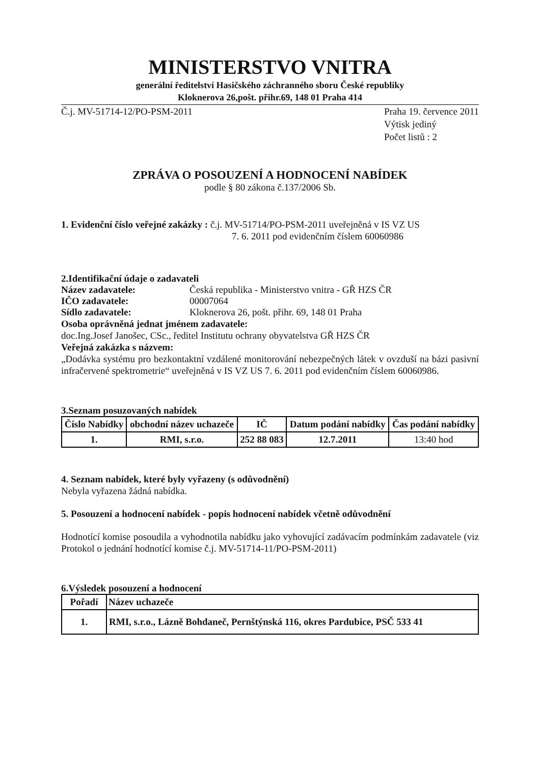MINISTERSTVO VNITRA
generální ředitelství Hasičského záchranného sboru České republiky
Kloknerova 26,pošt. přihr.69, 148 01 Praha 414
Č.j. MV-51714-12/PO-PSM-2011 Praha 19. července 2011
Výtisk jediný
Počet listů : 2
ZPRÁVA O POSOUZENÍ A HODNOCENÍ NABÍDEK
podle § 80 zákona č.137/2006 Sb.
1. Evidenční číslo veřejné zakázky : č.j. MV-51714/PO-PSM-2011 uveřejněná v IS VZ US
7. 6. 2011 pod evidenčním číslem 60060986
2.Identifikační údaje o zadavateli
Název zadavatele: Česká republika - Ministerstvo vnitra - GŘ HZS ČR
IČO zadavatele: 00007064
Sídlo zadavatele: Kloknerova 26, pošt. přihr. 69, 148 01 Praha
Osoba oprávněná jednat jménem zadavatele:
doc.Ing.Josef Janošec, CSc., ředitel Institutu ochrany obyvatelstva GŘ HZS ČR
Veřejná zakázka s názvem:
„Dodávka systému pro bezkontaktní vzdálené monitorování nebezpečných látek v ovzduší na bázi pasivní infračervené spektrometrie“ uveřejněná v IS VZ US 7. 6. 2011 pod evidenčním číslem 60060986.
3.Seznam posuzovaných nabídek
| Číslo Nabídky | obchodní název uchazeče | IČ | Datum podání nabídky | Čas podání nabídky |
| --- | --- | --- | --- | --- |
| 1. | RMI, s.r.o. | 252 88 083 | 12.7.2011 | 13:40 hod |
4. Seznam nabídek, které byly vyřazeny (s odůvodnění)
Nebyla vyřazena žádná nabídka.
5. Posouzení a hodnocení nabídek - popis hodnocení nabídek včetně odůvodnění
Hodnotící komise posoudila a vyhodnotila nabídku jako vyhovující zadávacím podmínkám zadavatele (viz Protokol o jednání hodnotící komise č.j. MV-51714-11/PO-PSM-2011)
6.Výsledek posouzení a hodnocení
| Pořadí | Název uchazeče |
| --- | --- |
| 1. | RMI, s.r.o., Lázně Bohdaneč, Pernštýnská 116, okres Pardubice, PSČ 533 41 |